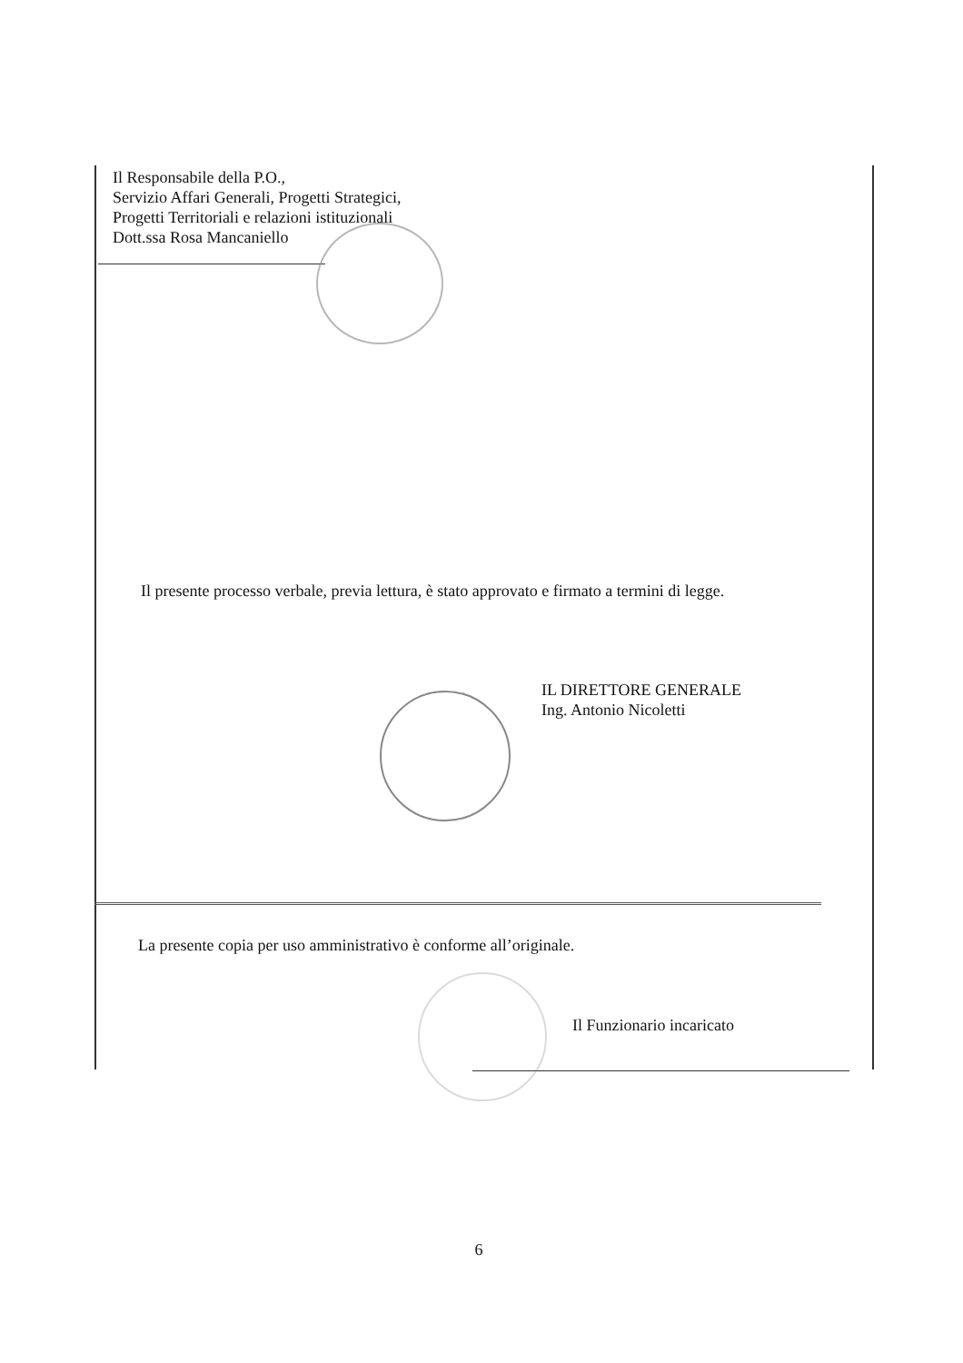Il Responsabile della P.O.,
Servizio Affari Generali, Progetti Strategici,
Progetti Territoriali e relazioni istituzionali
Dott.ssa Rosa Mancaniello
Il presente processo verbale, previa lettura, è stato approvato e firmato a termini di legge.
IL DIRETTORE GENERALE
Ing. Antonio Nicoletti
La presente copia per uso amministrativo è conforme all’originale.
Il Funzionario incaricato
6